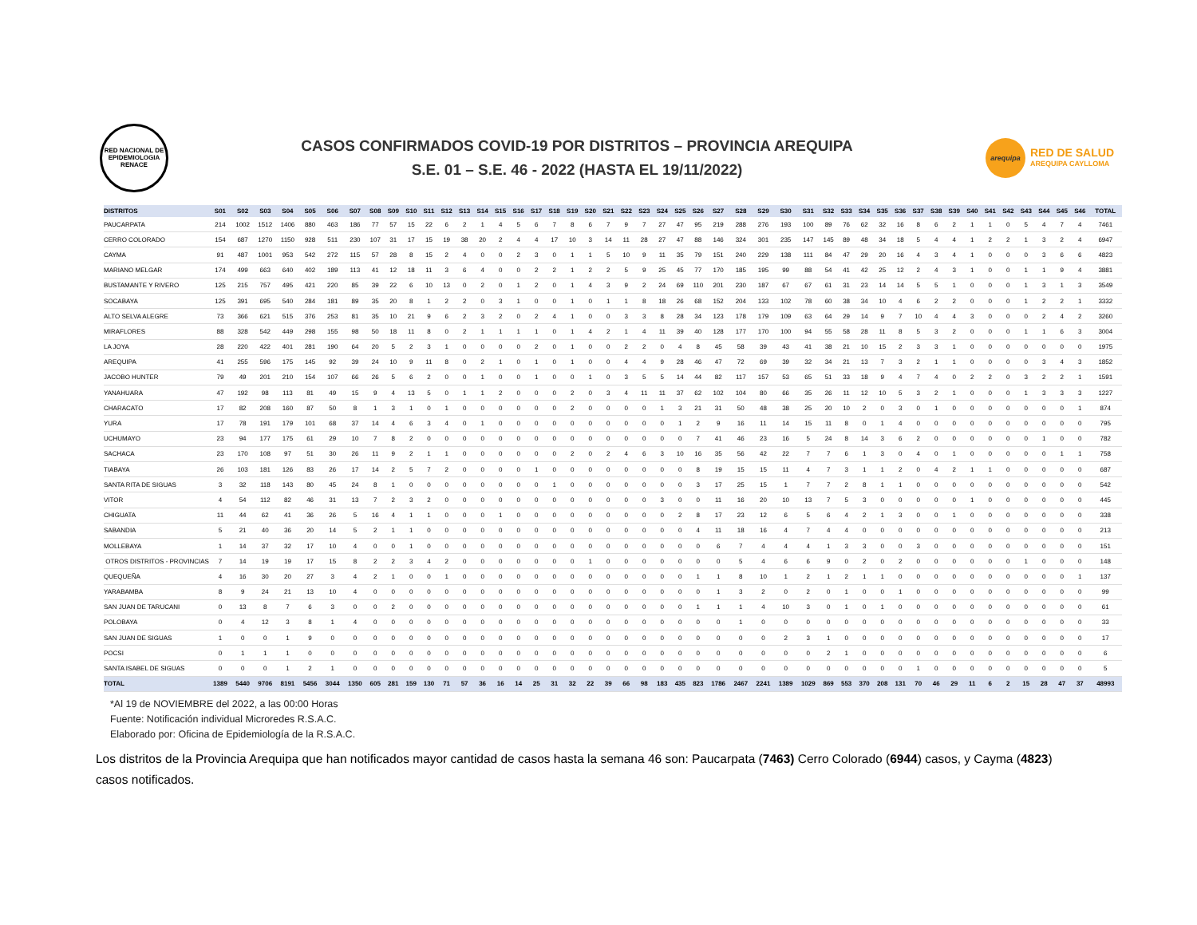RED NACIONAL DE EPIDEMIOLOGIA
RENACE
CASOS CONFIRMADOS COVID-19 POR DISTRITOS – PROVINCIA AREQUIPA
S.E. 01 – S.E. 46 - 2022 (HASTA EL 19/11/2022)
arequipa
RED DE SALUD
AREQUIPA CAYLLOMA
| DISTRITOS | S01 | S02 | S03 | S04 | S05 | S06 | S07 | S08 | S09 | S10 | S11 | S12 | S13 | S14 | S15 | S16 | S17 | S18 | S19 | S20 | S21 | S22 | S23 | S24 | S25 | S26 | S27 | S28 | S29 | S30 | S31 | S32 | S33 | S34 | S35 | S36 | S37 | S38 | S39 | S40 | S41 | S42 | S43 | S44 | S45 | S46 | TOTAL |
| --- | --- | --- | --- | --- | --- | --- | --- | --- | --- | --- | --- | --- | --- | --- | --- | --- | --- | --- | --- | --- | --- | --- | --- | --- | --- | --- | --- | --- | --- | --- | --- | --- | --- | --- | --- | --- | --- | --- | --- | --- | --- | --- | --- | --- | --- | --- | --- |
| PAUCARPATA | 214 | 1002 | 1512 | 1406 | 880 | 463 | 186 | 77 | 57 | 15 | 22 | 6 | 2 | 1 | 4 | 5 | 6 | 7 | 8 | 6 | 7 | 9 | 7 | 27 | 47 | 95 | 219 | 288 | 276 | 193 | 100 | 89 | 76 | 62 | 32 | 16 | 8 | 6 | 2 | 1 | 1 | 0 | 5 | 4 | 7 | 4 | 7461 |
| CERRO COLORADO | 154 | 687 | 1270 | 1150 | 928 | 511 | 230 | 107 | 31 | 17 | 15 | 19 | 38 | 20 | 2 | 4 | 4 | 17 | 10 | 3 | 14 | 11 | 28 | 27 | 47 | 88 | 146 | 324 | 301 | 235 | 147 | 145 | 89 | 48 | 34 | 18 | 5 | 4 | 4 | 1 | 2 | 2 | 1 | 3 | 2 | 4 | 6947 |
| CAYMA | 91 | 487 | 1001 | 953 | 542 | 272 | 115 | 57 | 28 | 8 | 15 | 2 | 4 | 0 | 0 | 2 | 3 | 0 | 1 | 1 | 5 | 10 | 9 | 11 | 35 | 79 | 151 | 240 | 229 | 138 | 111 | 84 | 47 | 29 | 20 | 16 | 4 | 3 | 4 | 1 | 0 | 0 | 0 | 3 | 6 | 6 | 4823 |
| MARIANO MELGAR | 174 | 499 | 663 | 640 | 402 | 189 | 113 | 41 | 12 | 18 | 11 | 3 | 6 | 4 | 0 | 0 | 2 | 2 | 1 | 2 | 2 | 5 | 9 | 25 | 45 | 77 | 170 | 185 | 195 | 99 | 88 | 54 | 41 | 42 | 25 | 12 | 2 | 4 | 3 | 1 | 0 | 0 | 1 | 1 | 9 | 4 | 3881 |
| BUSTAMANTE Y RIVERO | 125 | 215 | 757 | 495 | 421 | 220 | 85 | 39 | 22 | 6 | 10 | 13 | 0 | 2 | 0 | 1 | 2 | 0 | 1 | 4 | 3 | 9 | 2 | 24 | 69 | 110 | 201 | 230 | 187 | 67 | 67 | 61 | 31 | 23 | 14 | 14 | 5 | 5 | 1 | 0 | 0 | 0 | 1 | 3 | 1 | 3 | 3549 |
| SOCABAYA | 125 | 391 | 695 | 540 | 284 | 181 | 89 | 35 | 20 | 8 | 1 | 2 | 2 | 0 | 3 | 1 | 0 | 0 | 1 | 0 | 1 | 1 | 8 | 18 | 26 | 68 | 152 | 204 | 133 | 102 | 78 | 60 | 38 | 34 | 10 | 4 | 6 | 2 | 2 | 0 | 0 | 0 | 1 | 2 | 2 | 1 | 3332 |
| ALTO SELVA ALEGRE | 73 | 366 | 621 | 515 | 376 | 253 | 81 | 35 | 10 | 21 | 9 | 6 | 2 | 3 | 2 | 0 | 2 | 4 | 1 | 0 | 0 | 3 | 3 | 8 | 28 | 34 | 123 | 178 | 179 | 109 | 63 | 64 | 29 | 14 | 9 | 7 | 10 | 4 | 4 | 3 | 0 | 0 | 0 | 2 | 4 | 2 | 3260 |
| MIRAFLORES | 88 | 328 | 542 | 449 | 298 | 155 | 98 | 50 | 18 | 11 | 8 | 0 | 2 | 1 | 1 | 1 | 1 | 0 | 1 | 4 | 2 | 1 | 4 | 11 | 39 | 40 | 128 | 177 | 170 | 100 | 94 | 55 | 58 | 28 | 11 | 8 | 5 | 3 | 2 | 0 | 0 | 0 | 1 | 1 | 6 | 3 | 3004 |
| LA JOYA | 28 | 220 | 422 | 401 | 281 | 190 | 64 | 20 | 5 | 2 | 3 | 1 | 0 | 0 | 0 | 0 | 2 | 0 | 1 | 0 | 0 | 2 | 2 | 0 | 4 | 8 | 45 | 58 | 39 | 43 | 41 | 38 | 21 | 10 | 15 | 2 | 3 | 3 | 1 | 0 | 0 | 0 | 0 | 0 | 0 | 0 | 1975 |
| AREQUIPA | 41 | 255 | 596 | 175 | 145 | 92 | 39 | 24 | 10 | 9 | 11 | 8 | 0 | 2 | 1 | 0 | 1 | 0 | 1 | 0 | 0 | 4 | 4 | 9 | 28 | 46 | 47 | 72 | 69 | 39 | 32 | 34 | 21 | 13 | 7 | 3 | 2 | 1 | 1 | 0 | 0 | 0 | 0 | 3 | 4 | 3 | 1852 |
| JACOBO HUNTER | 79 | 49 | 201 | 210 | 154 | 107 | 66 | 26 | 5 | 6 | 2 | 0 | 0 | 1 | 0 | 0 | 1 | 0 | 0 | 1 | 0 | 3 | 5 | 5 | 14 | 44 | 82 | 117 | 157 | 53 | 65 | 51 | 33 | 18 | 9 | 4 | 7 | 4 | 0 | 2 | 2 | 0 | 3 | 2 | 2 | 1 | 1591 |
| YANAHUARA | 47 | 192 | 98 | 113 | 81 | 49 | 15 | 9 | 4 | 13 | 5 | 0 | 1 | 1 | 2 | 0 | 0 | 0 | 2 | 0 | 3 | 4 | 11 | 11 | 37 | 62 | 102 | 104 | 80 | 66 | 35 | 26 | 11 | 12 | 10 | 5 | 3 | 2 | 1 | 0 | 0 | 0 | 1 | 3 | 3 | 3 | 1227 |
| CHARACATO | 17 | 82 | 208 | 160 | 87 | 50 | 8 | 1 | 3 | 1 | 0 | 1 | 0 | 0 | 0 | 0 | 0 | 0 | 2 | 0 | 0 | 0 | 0 | 1 | 3 | 21 | 31 | 50 | 48 | 38 | 25 | 20 | 10 | 2 | 0 | 3 | 0 | 1 | 0 | 0 | 0 | 0 | 0 | 0 | 0 | 1 | 874 |
| YURA | 17 | 78 | 191 | 179 | 101 | 68 | 37 | 14 | 4 | 6 | 3 | 4 | 0 | 1 | 0 | 0 | 0 | 0 | 0 | 0 | 0 | 0 | 0 | 0 | 1 | 2 | 9 | 16 | 11 | 14 | 15 | 11 | 8 | 0 | 1 | 4 | 0 | 0 | 0 | 0 | 0 | 0 | 0 | 0 | 0 | 0 | 795 |
| UCHUMAYO | 23 | 94 | 177 | 175 | 61 | 29 | 10 | 7 | 8 | 2 | 0 | 0 | 0 | 0 | 0 | 0 | 0 | 0 | 0 | 0 | 0 | 0 | 0 | 0 | 0 | 7 | 41 | 46 | 23 | 16 | 5 | 24 | 8 | 14 | 3 | 6 | 2 | 0 | 0 | 0 | 0 | 0 | 0 | 1 | 0 | 0 | 782 |
| SACHACA | 23 | 170 | 108 | 97 | 51 | 30 | 26 | 11 | 9 | 2 | 1 | 1 | 0 | 0 | 0 | 0 | 0 | 0 | 2 | 0 | 2 | 4 | 6 | 3 | 10 | 16 | 35 | 56 | 42 | 22 | 7 | 7 | 6 | 1 | 3 | 0 | 4 | 0 | 1 | 0 | 0 | 0 | 0 | 0 | 1 | 1 | 758 |
| TIABAYA | 26 | 103 | 181 | 126 | 83 | 26 | 17 | 14 | 2 | 5 | 7 | 2 | 0 | 0 | 0 | 0 | 1 | 0 | 0 | 0 | 0 | 0 | 0 | 0 | 0 | 8 | 19 | 15 | 15 | 11 | 4 | 7 | 3 | 1 | 1 | 2 | 0 | 4 | 2 | 1 | 1 | 0 | 0 | 0 | 0 | 0 | 687 |
| SANTA RITA DE SIGUAS | 3 | 32 | 118 | 143 | 80 | 45 | 24 | 8 | 1 | 0 | 0 | 0 | 0 | 0 | 0 | 0 | 0 | 1 | 0 | 0 | 0 | 0 | 0 | 0 | 0 | 3 | 17 | 25 | 15 | 1 | 7 | 7 | 2 | 8 | 1 | 1 | 0 | 0 | 0 | 0 | 0 | 0 | 0 | 0 | 0 | 0 | 542 |
| VITOR | 4 | 54 | 112 | 82 | 46 | 31 | 13 | 7 | 2 | 3 | 2 | 0 | 0 | 0 | 0 | 0 | 0 | 0 | 0 | 0 | 0 | 0 | 0 | 3 | 0 | 0 | 11 | 16 | 20 | 10 | 13 | 7 | 5 | 3 | 0 | 0 | 0 | 0 | 0 | 1 | 0 | 0 | 0 | 0 | 0 | 0 | 445 |
| CHIGUATA | 11 | 44 | 62 | 41 | 36 | 26 | 5 | 16 | 4 | 1 | 1 | 0 | 0 | 0 | 1 | 0 | 0 | 0 | 0 | 0 | 0 | 0 | 0 | 0 | 2 | 8 | 17 | 23 | 12 | 6 | 5 | 6 | 4 | 2 | 1 | 3 | 0 | 0 | 1 | 0 | 0 | 0 | 0 | 0 | 0 | 0 | 338 |
| SABANDIA | 5 | 21 | 40 | 36 | 20 | 14 | 5 | 2 | 1 | 1 | 0 | 0 | 0 | 0 | 0 | 0 | 0 | 0 | 0 | 0 | 0 | 0 | 0 | 0 | 0 | 4 | 11 | 18 | 16 | 4 | 7 | 4 | 4 | 0 | 0 | 0 | 0 | 0 | 0 | 0 | 0 | 0 | 0 | 0 | 0 | 0 | 213 |
| MOLLEBAYA | 1 | 14 | 37 | 32 | 17 | 10 | 4 | 0 | 0 | 1 | 0 | 0 | 0 | 0 | 0 | 0 | 0 | 0 | 0 | 0 | 0 | 0 | 0 | 0 | 0 | 0 | 6 | 7 | 4 | 4 | 4 | 1 | 3 | 3 | 0 | 0 | 3 | 0 | 0 | 0 | 0 | 0 | 0 | 0 | 0 | 0 | 151 |
| OTROS DISTRITOS - PROVINCIAS | 7 | 14 | 19 | 19 | 17 | 15 | 8 | 2 | 2 | 3 | 4 | 2 | 0 | 0 | 0 | 0 | 0 | 0 | 0 | 1 | 0 | 0 | 0 | 0 | 0 | 0 | 0 | 5 | 4 | 6 | 6 | 9 | 0 | 2 | 0 | 2 | 0 | 0 | 0 | 0 | 0 | 0 | 1 | 0 | 0 | 0 | 148 |
| QUEQUEÑA | 4 | 16 | 30 | 20 | 27 | 3 | 4 | 2 | 1 | 0 | 0 | 1 | 0 | 0 | 0 | 0 | 0 | 0 | 0 | 0 | 0 | 0 | 0 | 0 | 0 | 1 | 1 | 8 | 10 | 1 | 2 | 1 | 2 | 1 | 1 | 0 | 0 | 0 | 0 | 0 | 0 | 0 | 0 | 0 | 0 | 1 | 137 |
| YARABAMBA | 8 | 9 | 24 | 21 | 13 | 10 | 4 | 0 | 0 | 0 | 0 | 0 | 0 | 0 | 0 | 0 | 0 | 0 | 0 | 0 | 0 | 0 | 0 | 0 | 0 | 0 | 1 | 3 | 2 | 0 | 2 | 0 | 1 | 0 | 0 | 1 | 0 | 0 | 0 | 0 | 0 | 0 | 0 | 0 | 0 | 0 | 99 |
| SAN JUAN DE TARUCANI | 0 | 13 | 8 | 7 | 6 | 3 | 0 | 0 | 2 | 0 | 0 | 0 | 0 | 0 | 0 | 0 | 0 | 0 | 0 | 0 | 0 | 0 | 0 | 0 | 0 | 1 | 1 | 1 | 4 | 10 | 3 | 0 | 1 | 0 | 1 | 0 | 0 | 0 | 0 | 0 | 0 | 0 | 0 | 0 | 0 | 0 | 61 |
| POLOBAYA | 0 | 4 | 12 | 3 | 8 | 1 | 4 | 0 | 0 | 0 | 0 | 0 | 0 | 0 | 0 | 0 | 0 | 0 | 0 | 0 | 0 | 0 | 0 | 0 | 0 | 0 | 0 | 1 | 0 | 0 | 0 | 0 | 0 | 0 | 0 | 0 | 0 | 0 | 0 | 0 | 0 | 0 | 0 | 0 | 0 | 0 | 33 |
| SAN JUAN DE SIGUAS | 1 | 0 | 0 | 1 | 9 | 0 | 0 | 0 | 0 | 0 | 0 | 0 | 0 | 0 | 0 | 0 | 0 | 0 | 0 | 0 | 0 | 0 | 0 | 0 | 0 | 0 | 0 | 0 | 0 | 2 | 3 | 1 | 0 | 0 | 0 | 0 | 0 | 0 | 0 | 0 | 0 | 0 | 0 | 0 | 0 | 0 | 17 |
| POCSI | 0 | 1 | 1 | 1 | 0 | 0 | 0 | 0 | 0 | 0 | 0 | 0 | 0 | 0 | 0 | 0 | 0 | 0 | 0 | 0 | 0 | 0 | 0 | 0 | 0 | 0 | 0 | 0 | 0 | 0 | 0 | 2 | 1 | 0 | 0 | 0 | 0 | 0 | 0 | 0 | 0 | 0 | 0 | 0 | 0 | 0 | 6 |
| SANTA ISABEL DE SIGUAS | 0 | 0 | 0 | 1 | 2 | 1 | 0 | 0 | 0 | 0 | 0 | 0 | 0 | 0 | 0 | 0 | 0 | 0 | 0 | 0 | 0 | 0 | 0 | 0 | 0 | 0 | 0 | 0 | 0 | 0 | 0 | 0 | 0 | 0 | 0 | 0 | 1 | 0 | 0 | 0 | 0 | 0 | 0 | 0 | 0 | 0 | 5 |
| TOTAL | 1389 | 5440 | 9706 | 8191 | 5456 | 3044 | 1350 | 605 | 281 | 159 | 130 | 71 | 57 | 36 | 16 | 14 | 25 | 31 | 32 | 22 | 39 | 66 | 98 | 183 | 435 | 823 | 1786 | 2467 | 2241 | 1389 | 1029 | 869 | 553 | 370 | 208 | 131 | 70 | 46 | 29 | 11 | 6 | 2 | 15 | 28 | 47 | 37 | 48993 |
*Al 19 de NOVIEMBRE del 2022, a las 00:00 Horas
Fuente: Notificación individual Microredes R.S.A.C.
Elaborado por: Oficina de Epidemiología de la R.S.A.C.
Los distritos de la Provincia Arequipa que han notificados mayor cantidad de casos hasta la semana 46 son: Paucarpata (7463) Cerro Colorado (6944) casos, y Cayma (4823) casos notificados.